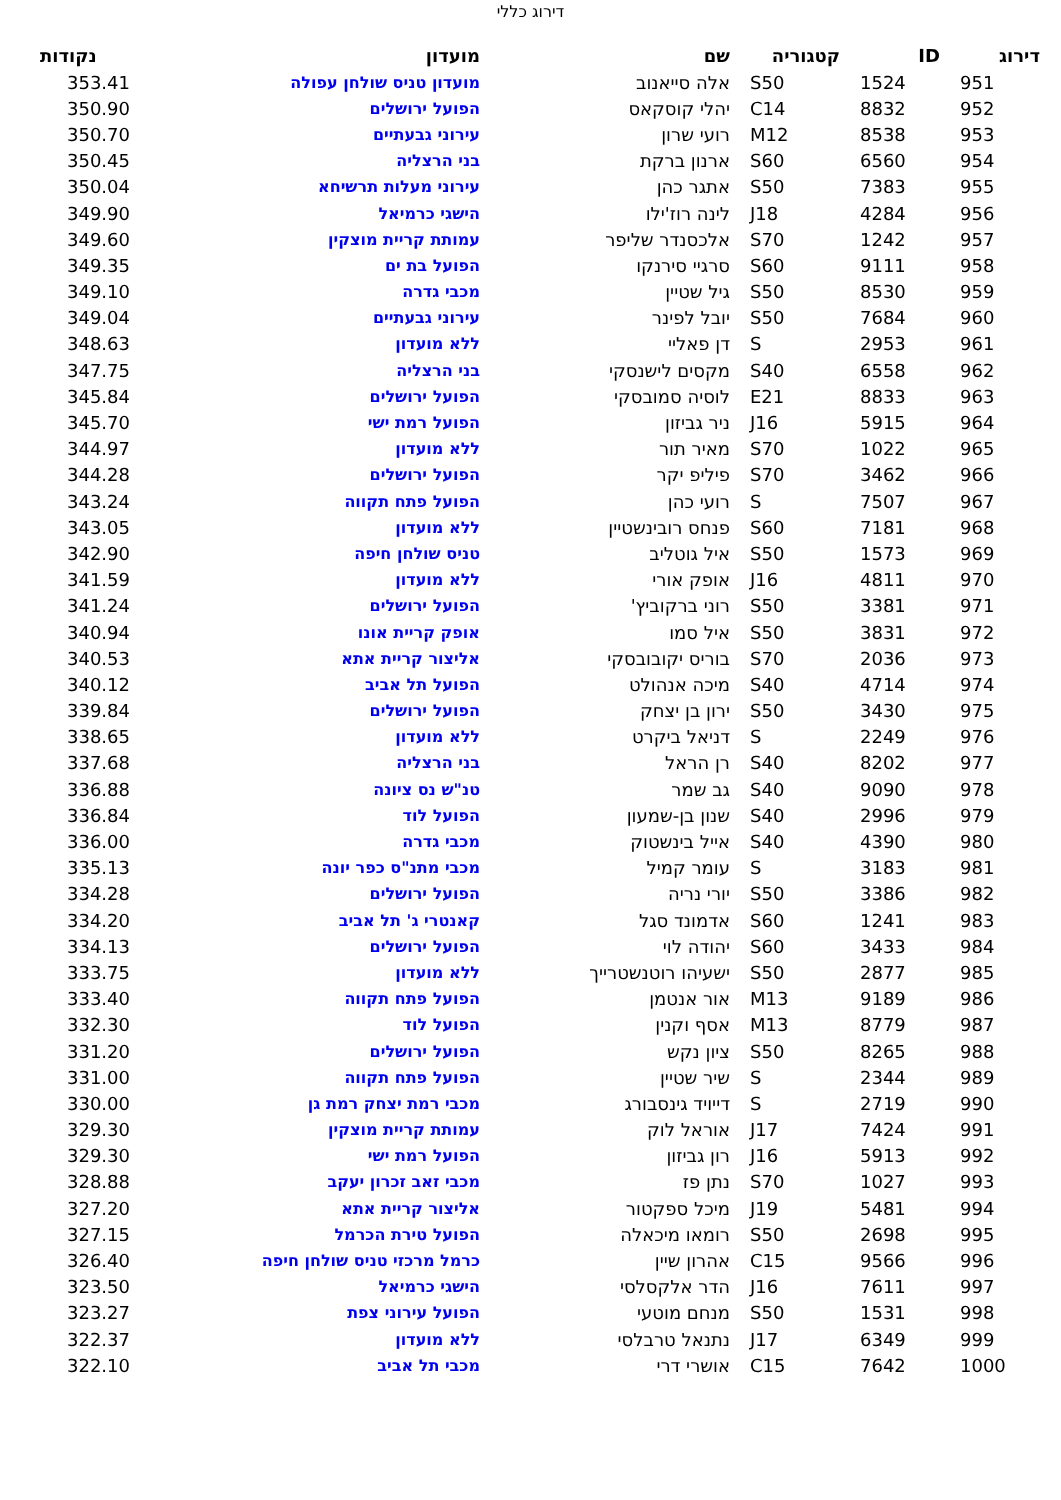דירוג כללי
| דירוג | ID | קטגוריה | שם | מועדון | נקודות |
| --- | --- | --- | --- | --- | --- |
| 951 | 1524 | S50 | אלה סייאנוב | מועדון טניס שולחן עפולה | 353.41 |
| 952 | 8832 | C14 | יהלי קוסקאס | הפועל ירושלים | 350.90 |
| 953 | 8538 | M12 | רועי שרון | עירוני גבעתיים | 350.70 |
| 954 | 6560 | S60 | ארנון ברקת | בני הרצליה | 350.45 |
| 955 | 7383 | S50 | אתגר כהן | עירוני מעלות תרשיחא | 350.04 |
| 956 | 4284 | J18 | לינה רוז'ילו | הישגי כרמיאל | 349.90 |
| 957 | 1242 | S70 | אלכסנדר שליפר | עמותת קריית מוצקין | 349.60 |
| 958 | 9111 | S60 | סרגיי סירנקו | הפועל בת ים | 349.35 |
| 959 | 8530 | S50 | גיל שטיין | מכבי גדרה | 349.10 |
| 960 | 7684 | S50 | יובל לפינר | עירוני גבעתיים | 349.04 |
| 961 | 2953 | S | דן פאליי | ללא מועדון | 348.63 |
| 962 | 6558 | S40 | מקסים לישנסקי | בני הרצליה | 347.75 |
| 963 | 8833 | E21 | לוסיה סמובסקי | הפועל ירושלים | 345.84 |
| 964 | 5915 | J16 | ניר גביזון | הפועל רמת ישי | 345.70 |
| 965 | 1022 | S70 | מאיר תור | ללא מועדון | 344.97 |
| 966 | 3462 | S70 | פיליפ יקר | הפועל ירושלים | 344.28 |
| 967 | 7507 | S | רועי כהן | הפועל פתח תקווה | 343.24 |
| 968 | 7181 | S60 | פנחס רובינשטיין | ללא מועדון | 343.05 |
| 969 | 1573 | S50 | איל גוטליב | טניס שולחן חיפה | 342.90 |
| 970 | 4811 | J16 | אופק אורי | ללא מועדון | 341.59 |
| 971 | 3381 | S50 | רוני ברקוביץ' | הפועל ירושלים | 341.24 |
| 972 | 3831 | S50 | איל סמו | אופק קריית אונו | 340.94 |
| 973 | 2036 | S70 | בוריס יקובובסקי | אליצור קריית אתא | 340.53 |
| 974 | 4714 | S40 | מיכה אנהולט | הפועל תל אביב | 340.12 |
| 975 | 3430 | S50 | ירון בן יצחק | הפועל ירושלים | 339.84 |
| 976 | 2249 | S | דניאל ביקרט | ללא מועדון | 338.65 |
| 977 | 8202 | S40 | רן הראל | בני הרצליה | 337.68 |
| 978 | 9090 | S40 | גב שמר | טנ"ש נס ציונה | 336.88 |
| 979 | 2996 | S40 | שנון בן-שמעון | הפועל לוד | 336.84 |
| 980 | 4390 | S40 | אייל בינשטוק | מכבי גדרה | 336.00 |
| 981 | 3183 | S | עומר קמיל | מכבי מתנ"ס כפר יונה | 335.13 |
| 982 | 3386 | S50 | יורי נריה | הפועל ירושלים | 334.28 |
| 983 | 1241 | S60 | אדמונד סגל | קאנטרי ג' תל אביב | 334.20 |
| 984 | 3433 | S60 | יהודה לוי | הפועל ירושלים | 334.13 |
| 985 | 2877 | S50 | ישעיהו רוטנשטרייך | ללא מועדון | 333.75 |
| 986 | 9189 | M13 | אור אנטמן | הפועל פתח תקווה | 333.40 |
| 987 | 8779 | M13 | אסף וקנין | הפועל לוד | 332.30 |
| 988 | 8265 | S50 | ציון נקש | הפועל ירושלים | 331.20 |
| 989 | 2344 | S | שיר שטיין | הפועל פתח תקווה | 331.00 |
| 990 | 2719 | S | דייויד גינסבורג | מכבי רמת יצחק רמת גן | 330.00 |
| 991 | 7424 | J17 | אוראל לוק | עמותת קריית מוצקין | 329.30 |
| 992 | 5913 | J16 | רון גביזון | הפועל רמת ישי | 329.30 |
| 993 | 1027 | S70 | נתן פז | מכבי זאב זכרון יעקב | 328.88 |
| 994 | 5481 | J19 | מיכל ספקטור | אליצור קריית אתא | 327.20 |
| 995 | 2698 | S50 | רומאו מיכאלה | הפועל טירת הכרמל | 327.15 |
| 996 | 9566 | C15 | אהרון שיין | כרמל מרכזי טניס שולחן חיפה | 326.40 |
| 997 | 7611 | J16 | הדר אלקסלסי | הישגי כרמיאל | 323.50 |
| 998 | 1531 | S50 | מנחם מוטעי | הפועל עירוני צפת | 323.27 |
| 999 | 6349 | J17 | נתנאל טרבלסי | ללא מועדון | 322.37 |
| 1000 | 7642 | C15 | אושרי דרי | מכבי תל אביב | 322.10 |